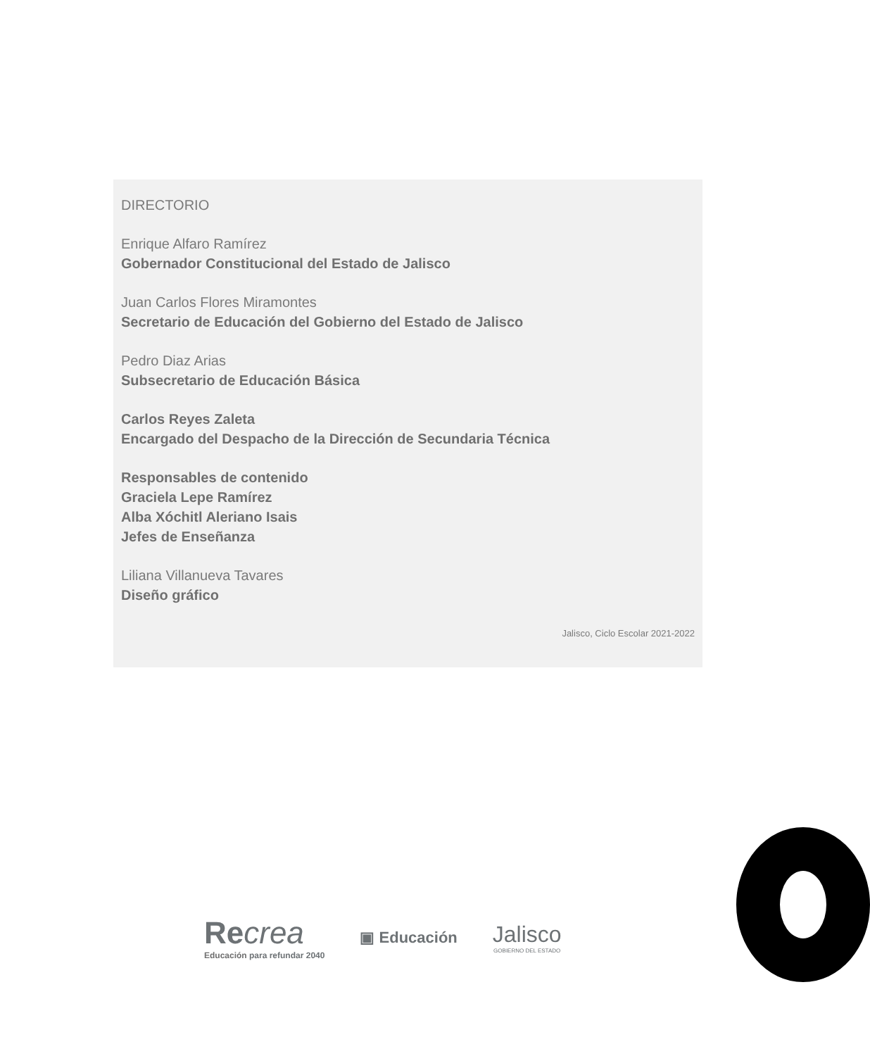DIRECTORIO
Enrique Alfaro Ramírez
Gobernador Constitucional del Estado de Jalisco
Juan Carlos Flores Miramontes
Secretario de Educación del Gobierno del Estado de Jalisco
Pedro Diaz Arias
Subsecretario de Educación Básica
Carlos Reyes Zaleta
Encargado del Despacho de la Dirección de Secundaria Técnica
Responsables de contenido
Graciela Lepe Ramírez
Alba Xóchitl Aleriano Isais
Jefes de Enseñanza
Liliana Villanueva Tavares
Diseño gráfico
Jalisco, Ciclo Escolar 2021-2022
Recrea
Educación para refundar 2040
▣ Educación
Jalisco
GOBIERNO DEL ESTADO